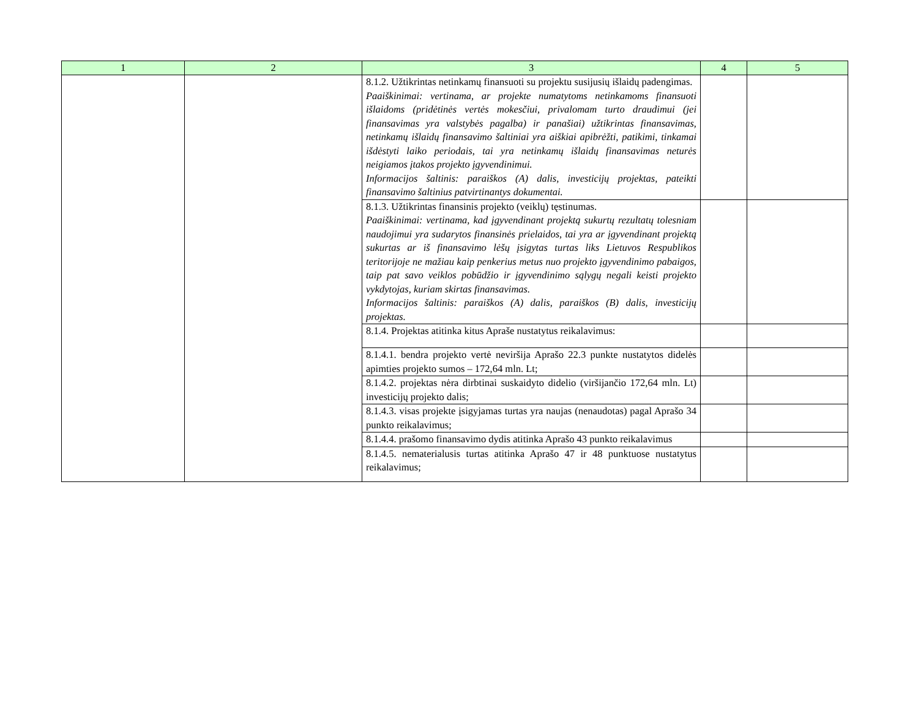| 1 | 2 | 3 | 4 | 5 |
| --- | --- | --- | --- | --- |
| | | 8.1.2. Užtikrintas netinkamų finansuoti su projektu susijusių išlaidų padengimas. Paaiškinimai: vertinama, ar projekte numatytoms netinkamoms finansuoti išlaidoms (pridėtinės vertės mokesčiui, privalomam turto draudimui (jei finansavimas yra valstybės pagalba) ir panašiai) užtikrintas finansavimas, netinkamų išlaidų finansavimo šaltiniai yra aiškiai apibrėžti, patikimi, tinkamai išdėstyti laiko periodais, tai yra netinkamų išlaidų finansavimas neturės neigiamos įtakos projekto įgyvendinimui. Informacijos šaltinis: paraiškos (A) dalis, investicijų projektas, pateikti finansavimo šaltinius patvirtinantys dokumentai. | | |
| | | 8.1.3. Užtikrintas finansinis projekto (veiklų) tęstinumas. Paaiškinimai: vertinama, kad įgyvendinant projektą sukurtų rezultatų tolesniam naudojimui yra sudarytos finansinės prielaidos, tai yra ar įgyvendinant projektą sukurtas ar iš finansavimo lėšų įsigytas turtas liks Lietuvos Respublikos teritorijoje ne mažiau kaip penkerius metus nuo projekto įgyvendinimo pabaigos, taip pat savo veiklos pobūdžio ir įgyvendinimo sąlygų negali keisti projekto vykdytojas, kuriam skirtas finansavimas. Informacijos šaltinis: paraiškos (A) dalis, paraiškos (B) dalis, investicijų projektas. | | |
| | | 8.1.4. Projektas atitinka kitus Apraše nustatytus reikalavimus: | | |
| | | 8.1.4.1. bendra projekto vertė neviršija Aprašo 22.3 punkte nustatytos didelės apimties projekto sumos – 172,64 mln. Lt; | | |
| | | 8.1.4.2. projektas nėra dirbtinai suskaidyto didelio (viršijančio 172,64 mln. Lt) investicijų projekto dalis; | | |
| | | 8.1.4.3. visas projekte įsigyjamas turtas yra naujas (nenaudotas) pagal Aprašo 34 punkto reikalavimus; | | |
| | | 8.1.4.4. prašomo finansavimo dydis atitinka Aprašo 43 punkto reikalavimus | | |
| | | 8.1.4.5. nematerialusis turtas atitinka Aprašo 47 ir 48 punktuose nustatytus reikalavimus; | | |